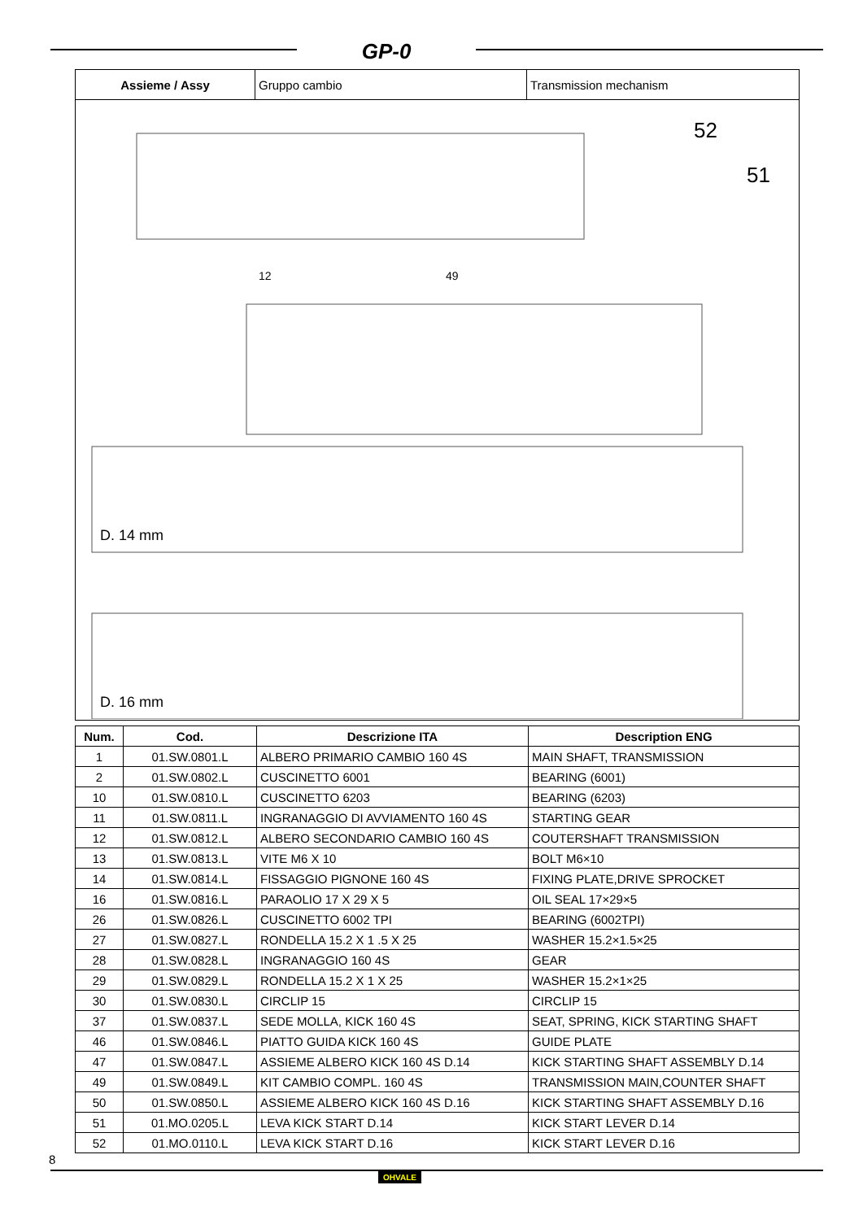GP-0
| Assieme / Assy | Gruppo cambio | Transmission mechanism |
| 52 51 D. 14 mm D. 16 mm 12 49 | | |
| Num. | Cod. | Descrizione ITA | Description ENG |
| --- | --- | --- | --- |
| 1 | 01.SW.0801.L | ALBERO PRIMARIO CAMBIO 160 4S | MAIN SHAFT, TRANSMISSION |
| 2 | 01.SW.0802.L | CUSCINETTO 6001 | BEARING (6001) |
| 10 | 01.SW.0810.L | CUSCINETTO 6203 | BEARING (6203) |
| 11 | 01.SW.0811.L | INGRANAGGIO DI AVVIAMENTO 160 4S | STARTING GEAR |
| 12 | 01.SW.0812.L | ALBERO SECONDARIO CAMBIO 160 4S | COUTERSHAFT TRANSMISSION |
| 13 | 01.SW.0813.L | VITE M6 X 10 | BOLT M6×10 |
| 14 | 01.SW.0814.L | FISSAGGIO PIGNONE 160 4S | FIXING PLATE,DRIVE SPROCKET |
| 16 | 01.SW.0816.L | PARAOLIO 17 X 29 X 5 | OIL SEAL 17×29×5 |
| 26 | 01.SW.0826.L | CUSCINETTO 6002 TPI | BEARING (6002TPI) |
| 27 | 01.SW.0827.L | RONDELLA 15.2 X 1 .5 X 25 | WASHER 15.2×1.5×25 |
| 28 | 01.SW.0828.L | INGRANAGGIO 160 4S | GEAR |
| 29 | 01.SW.0829.L | RONDELLA 15.2 X 1 X 25 | WASHER 15.2×1×25 |
| 30 | 01.SW.0830.L | CIRCLIP 15 | CIRCLIP 15 |
| 37 | 01.SW.0837.L | SEDE MOLLA, KICK 160 4S | SEAT, SPRING, KICK STARTING SHAFT |
| 46 | 01.SW.0846.L | PIATTO GUIDA KICK 160 4S | GUIDE PLATE |
| 47 | 01.SW.0847.L | ASSIEME ALBERO KICK 160 4S D.14 | KICK STARTING SHAFT ASSEMBLY D.14 |
| 49 | 01.SW.0849.L | KIT CAMBIO COMPL. 160 4S | TRANSMISSION MAIN,COUNTER SHAFT |
| 50 | 01.SW.0850.L | ASSIEME ALBERO KICK 160 4S D.16 | KICK STARTING SHAFT ASSEMBLY D.16 |
| 51 | 01.MO.0205.L | LEVA KICK START D.14 | KICK START LEVER D.14 |
| 52 | 01.MO.0110.L | LEVA KICK START D.16 | KICK START LEVER D.16 |
8
OHVALE